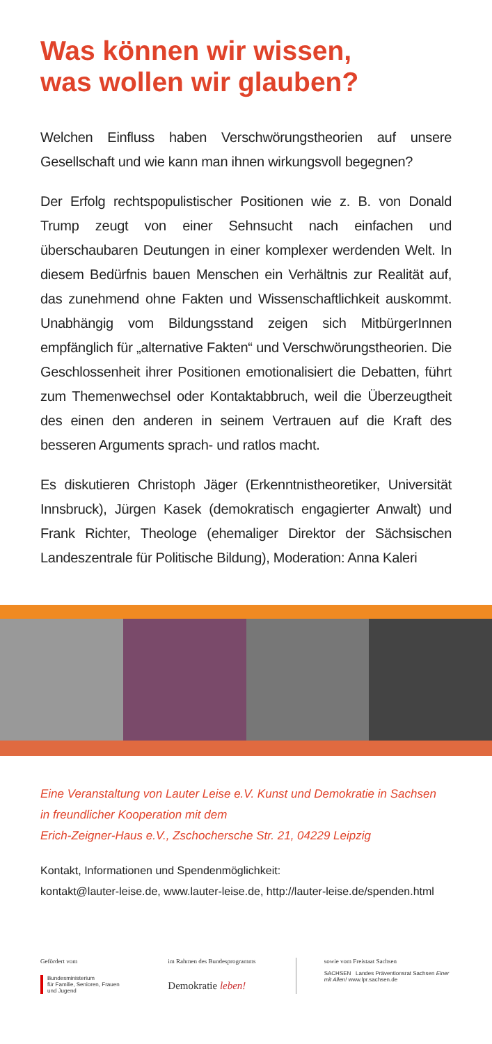Was können wir wissen,
was wollen wir glauben?
Welchen Einfluss haben Verschwörungstheorien auf unsere Gesellschaft und wie kann man ihnen wirkungsvoll begegnen?
Der Erfolg rechtspopulistischer Positionen wie z. B. von Donald Trump zeugt von einer Sehnsucht nach einfachen und überschaubaren Deutungen in einer komplexer werdenden Welt. In diesem Bedürfnis bauen Menschen ein Verhältnis zur Realität auf, das zunehmend ohne Fakten und Wissenschaftlichkeit auskommt. Unabhängig vom Bildungsstand zeigen sich MitbürgerInnen empfänglich für „alternative Fakten“ und Verschwörungstheorien. Die Geschlossenheit ihrer Positionen emotionalisiert die Debatten, führt zum Themenwechsel oder Kontaktabbruch, weil die Überzeugtheit des einen den anderen in seinem Vertrauen auf die Kraft des besseren Arguments sprach- und ratlos macht.
Es diskutieren Christoph Jäger (Erkenntnistheoretiker, Universität Innsbruck), Jürgen Kasek (demokratisch engagierter Anwalt) und Frank Richter, Theologe (ehemaliger Direktor der Sächsischen Landeszentrale für Politische Bildung), Moderation: Anna Kaleri
Eine Veranstaltung von Lauter Leise e.V. Kunst und Demokratie in Sachsen
in freundlicher Kooperation mit dem
Erich-Zeigner-Haus e.V., Zschochersche Str. 21, 04229 Leipzig
Kontakt, Informationen und Spendenmöglichkeit:
kontakt@lauter-leise.de, www.lauter-leise.de, http://lauter-leise.de/spenden.html
Gefördert vom
Bundesministerium
für Familie, Senioren, Frauen
und Jugend
im Rahmen des Bundesprogramms
Demokratie leben!
sowie vom Freistaat Sachsen
SACHSEN Landes Präventionsrat Sachsen Einer mit Allen! www.lpr.sachsen.de